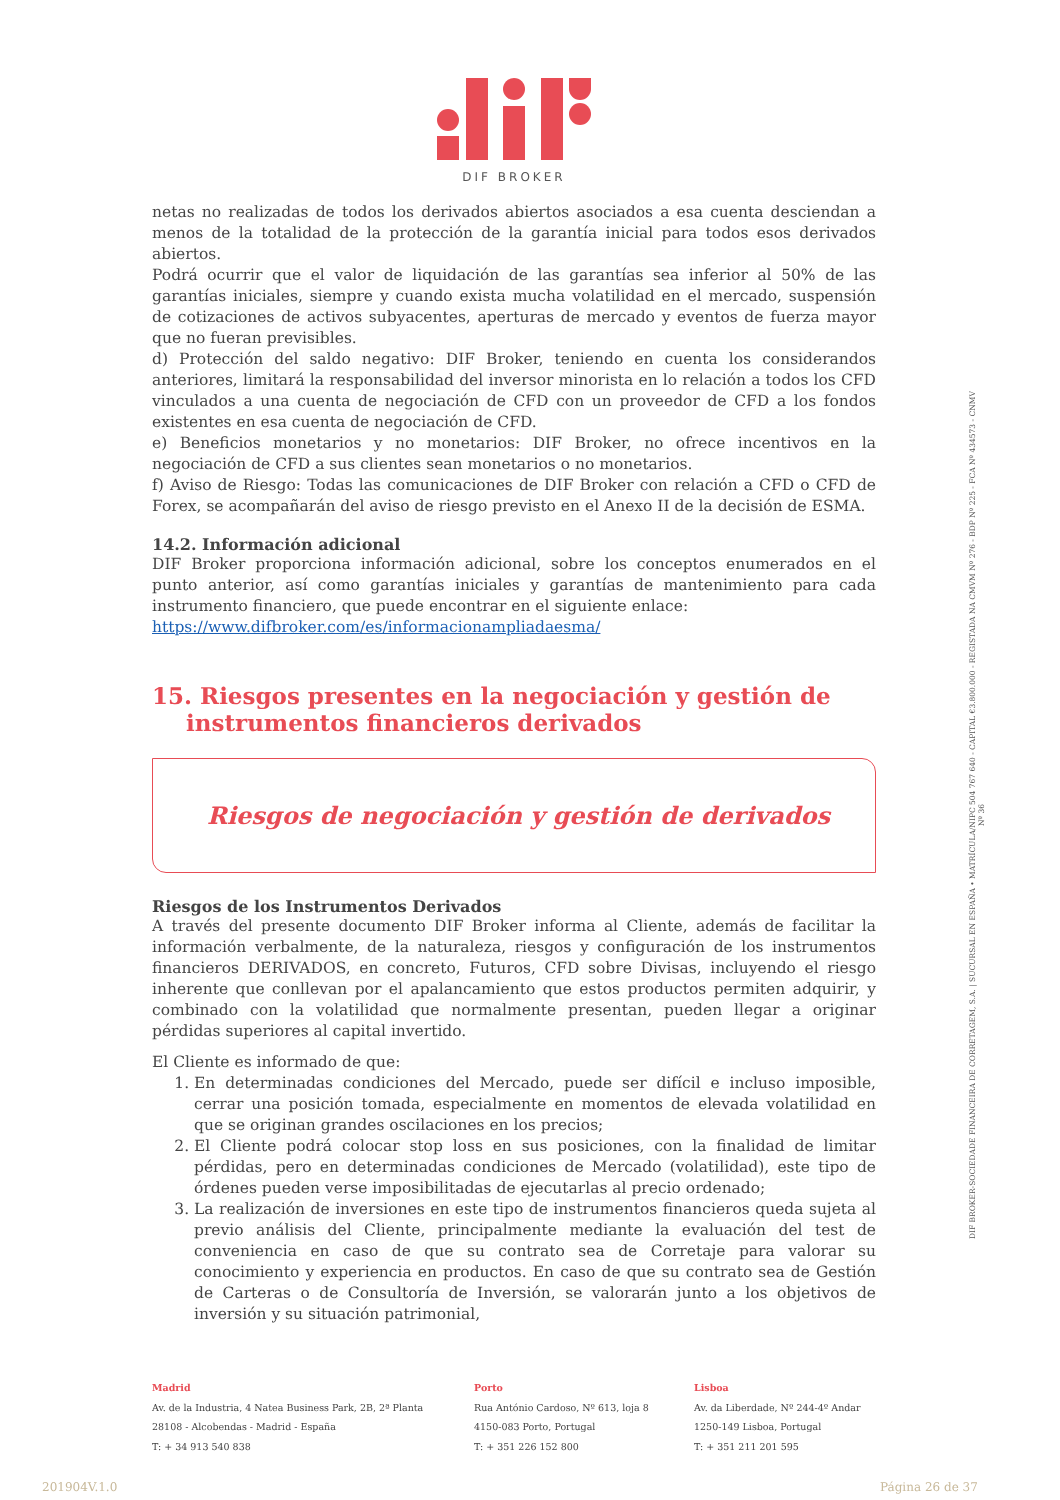DIF BROKER
netas no realizadas de todos los derivados abiertos asociados a esa cuenta desciendan a menos de la totalidad de la protección de la garantía inicial para todos esos derivados abiertos.
Podrá ocurrir que el valor de liquidación de las garantías sea inferior al 50% de las garantías iniciales, siempre y cuando exista mucha volatilidad en el mercado, suspensión de cotizaciones de activos subyacentes, aperturas de mercado y eventos de fuerza mayor que no fueran previsibles.
d) Protección del saldo negativo: DIF Broker, teniendo en cuenta los considerandos anteriores, limitará la responsabilidad del inversor minorista en lo relación a todos los CFD vinculados a una cuenta de negociación de CFD con un proveedor de CFD a los fondos existentes en esa cuenta de negociación de CFD.
e) Beneficios monetarios y no monetarios: DIF Broker, no ofrece incentivos en la negociación de CFD a sus clientes sean monetarios o no monetarios.
f) Aviso de Riesgo: Todas las comunicaciones de DIF Broker con relación a CFD o CFD de Forex, se acompañarán del aviso de riesgo previsto en el Anexo II de la decisión de ESMA.
14.2. Información adicional
DIF Broker proporciona información adicional, sobre los conceptos enumerados en el punto anterior, así como garantías iniciales y garantías de mantenimiento para cada instrumento financiero, que puede encontrar en el siguiente enlace:
https://www.difbroker.com/es/informacionampliadaesma/
15. Riesgos presentes en la negociación y gestión de instrumentos financieros derivados
Riesgos de negociación y gestión de derivados
Riesgos de los Instrumentos Derivados
A través del presente documento DIF Broker informa al Cliente, además de facilitar la información verbalmente, de la naturaleza, riesgos y configuración de los instrumentos financieros DERIVADOS, en concreto, Futuros, CFD sobre Divisas, incluyendo el riesgo inherente que conllevan por el apalancamiento que estos productos permiten adquirir, y combinado con la volatilidad que normalmente presentan, pueden llegar a originar pérdidas superiores al capital invertido.
El Cliente es informado de que:
1. En determinadas condiciones del Mercado, puede ser difícil e incluso imposible, cerrar una posición tomada, especialmente en momentos de elevada volatilidad en que se originan grandes oscilaciones en los precios;
2. El Cliente podrá colocar stop loss en sus posiciones, con la finalidad de limitar pérdidas, pero en determinadas condiciones de Mercado (volatilidad), este tipo de órdenes pueden verse imposibilitadas de ejecutarlas al precio ordenado;
3. La realización de inversiones en este tipo de instrumentos financieros queda sujeta al previo análisis del Cliente, principalmente mediante la evaluación del test de conveniencia en caso de que su contrato sea de Corretaje para valorar su conocimiento y experiencia en productos. En caso de que su contrato sea de Gestión de Carteras o de Consultoría de Inversión, se valorarán junto a los objetivos de inversión y su situación patrimonial,
DIF BROKER-SOCIEDADE FINANCEIRA DE CORRETAGEM, S.A. | SUCURSAL EN ESPAÑA • MATRÍCULA/NIPC 504 767 640 - CAPITAL €3.800.000 - REGISTADA NA CMVM Nº 276 - BDP Nº 225 - FCA Nº 434573 - CNMV Nº 36
Madrid
Av. de la Industria, 4 Natea Business Park, 2B, 2ª Planta
28108 - Alcobendas - Madrid - España
T: + 34 913 540 838
Porto
Rua António Cardoso, Nº 613, loja 8
4150-083 Porto, Portugal
T: + 351 226 152 800
Lisboa
Av. da Liberdade, Nº 244-4º Andar
1250-149 Lisboa, Portugal
T: + 351 211 201 595
201904V.1.0 Página 26 de 37